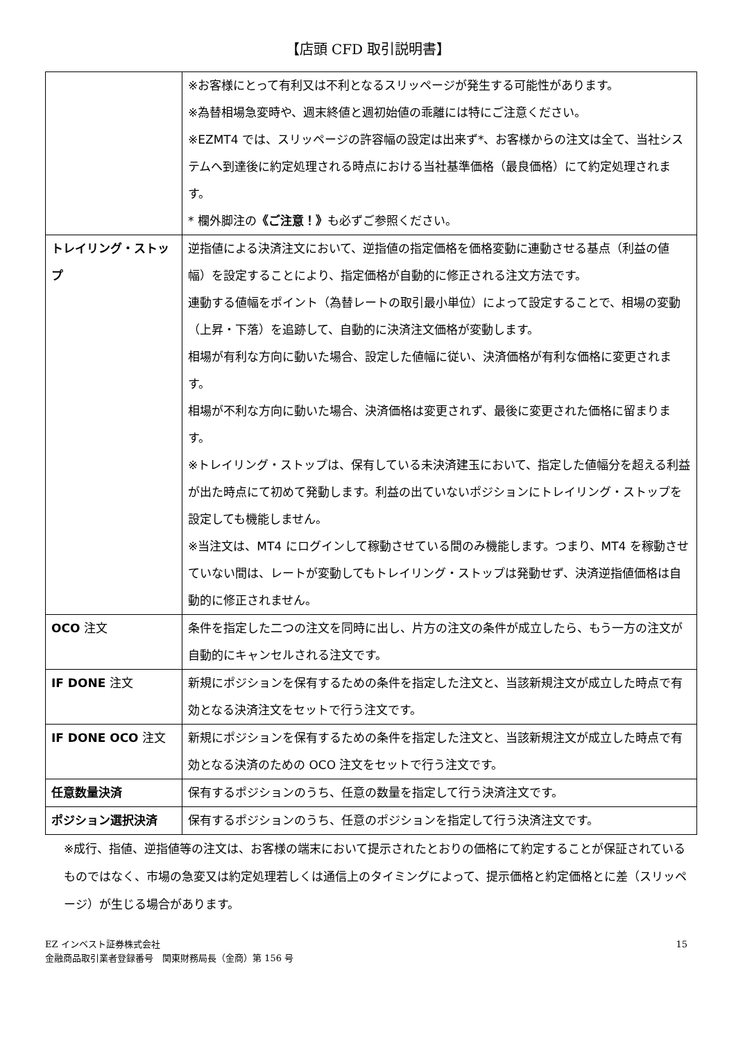【店頭 CFD 取引説明書】
| | ※お客様にとって有利又は不利となるスリッページが発生する可能性があります。 ※為替相場急変時や、週末終値と週初始値の乖離には特にご注意ください。 ※EZMT4 では、スリッページの許容幅の設定は出来ず*、お客様からの注文は全て、当社システムへ到達後に約定処理される時点における当社基準価格（最良価格）にて約定処理されます。 * 欄外脚注の 《ご注意！》 も必ずご参照ください。 |
| トレイリング・ストップ | 逆指値による決済注文において、逆指値の指定価格を価格変動に連動させる基点（利益の値幅）を設定することにより、指定価格が自動的に修正される注文方法です。 連動する値幅をポイント（為替レートの取引最小単位）によって設定することで、相場の変動（上昇・下落）を追跡して、自動的に決済注文価格が変動します。 相場が有利な方向に動いた場合、設定した値幅に従い、決済価格が有利な価格に変更されます。 相場が不利な方向に動いた場合、決済価格は変更されず、最後に変更された価格に留まります。 ※トレイリング・ストップは、保有している未決済建玉において、指定した値幅分を超える利益が出た時点にて初めて発動します。利益の出ていないポジションにトレイリング・ストップを設定しても機能しません。 ※当注文は、MT4 にログインして稼動させている間のみ機能します。つまり、MT4 を稼動させていない間は、レートが変動してもトレイリング・ストップは発動せず、決済逆指値価格は自動的に修正されません。 |
| OCO 注文 | 条件を指定した二つの注文を同時に出し、片方の注文の条件が成立したら、もう一方の注文が自動的にキャンセルされる注文です。 |
| IF DONE 注文 | 新規にポジションを保有するための条件を指定した注文と、当該新規注文が成立した時点で有効となる決済注文をセットで行う注文です。 |
| IF DONE OCO 注文 | 新規にポジションを保有するための条件を指定した注文と、当該新規注文が成立した時点で有効となる決済のための OCO 注文をセットで行う注文です。 |
| 任意数量決済 | 保有するポジションのうち、任意の数量を指定して行う決済注文です。 |
| ポジション選択決済 | 保有するポジションのうち、任意のポジションを指定して行う決済注文です。 |
※成行、指値、逆指値等の注文は、お客様の端末において提示されたとおりの価格にて約定することが保証されているものではなく、市場の急変又は約定処理若しくは通信上のタイミングによって、提示価格と約定価格とに差（スリッページ）が生じる場合があります。
EZ インベスト証券株式会社
金融商品取引業者登録番号　関東財務局長（金商）第 156 号
15